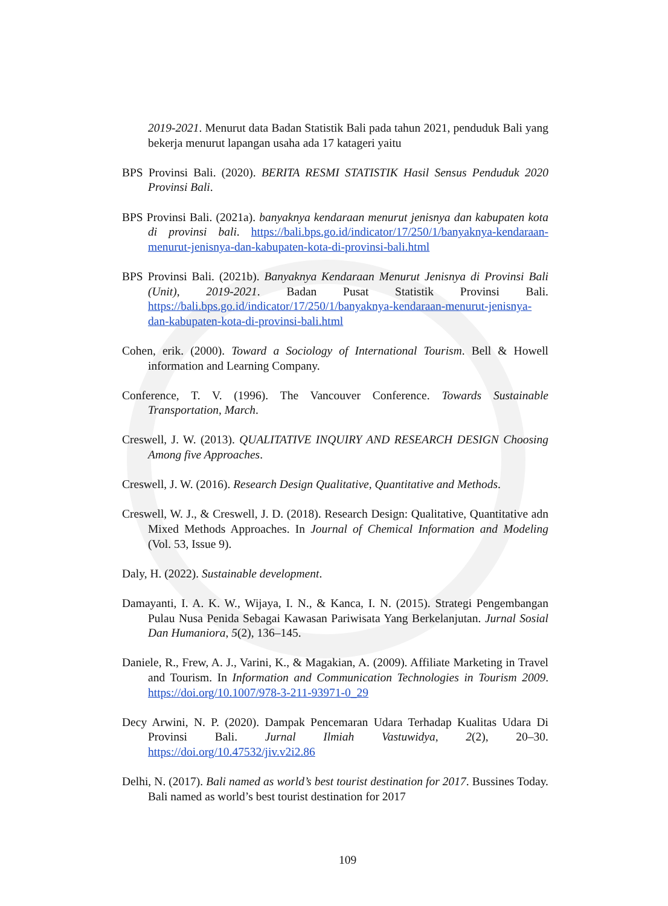2019-2021. Menurut data Badan Statistik Bali pada tahun 2021, penduduk Bali yang bekerja menurut lapangan usaha ada 17 katageri yaitu
BPS Provinsi Bali. (2020). BERITA RESMI STATISTIK Hasil Sensus Penduduk 2020 Provinsi Bali.
BPS Provinsi Bali. (2021a). banyaknya kendaraan menurut jenisnya dan kabupaten kota di provinsi bali. https://bali.bps.go.id/indicator/17/250/1/banyaknya-kendaraan-menurut-jenisnya-dan-kabupaten-kota-di-provinsi-bali.html
BPS Provinsi Bali. (2021b). Banyaknya Kendaraan Menurut Jenisnya di Provinsi Bali (Unit), 2019-2021. Badan Pusat Statistik Provinsi Bali. https://bali.bps.go.id/indicator/17/250/1/banyaknya-kendaraan-menurut-jenisnya-dan-kabupaten-kota-di-provinsi-bali.html
Cohen, erik. (2000). Toward a Sociology of International Tourism. Bell & Howell information and Learning Company.
Conference, T. V. (1996). The Vancouver Conference. Towards Sustainable Transportation, March.
Creswell, J. W. (2013). QUALITATIVE INQUIRY AND RESEARCH DESIGN Choosing Among five Approaches.
Creswell, J. W. (2016). Research Design Qualitative, Quantitative and Methods.
Creswell, W. J., & Creswell, J. D. (2018). Research Design: Qualitative, Quantitative adn Mixed Methods Approaches. In Journal of Chemical Information and Modeling (Vol. 53, Issue 9).
Daly, H. (2022). Sustainable development.
Damayanti, I. A. K. W., Wijaya, I. N., & Kanca, I. N. (2015). Strategi Pengembangan Pulau Nusa Penida Sebagai Kawasan Pariwisata Yang Berkelanjutan. Jurnal Sosial Dan Humaniora, 5(2), 136–145.
Daniele, R., Frew, A. J., Varini, K., & Magakian, A. (2009). Affiliate Marketing in Travel and Tourism. In Information and Communication Technologies in Tourism 2009. https://doi.org/10.1007/978-3-211-93971-0_29
Decy Arwini, N. P. (2020). Dampak Pencemaran Udara Terhadap Kualitas Udara Di Provinsi Bali. Jurnal Ilmiah Vastuwidya, 2(2), 20–30. https://doi.org/10.47532/jiv.v2i2.86
Delhi, N. (2017). Bali named as world’s best tourist destination for 2017. Bussines Today. Bali named as world’s best tourist destination for 2017
109